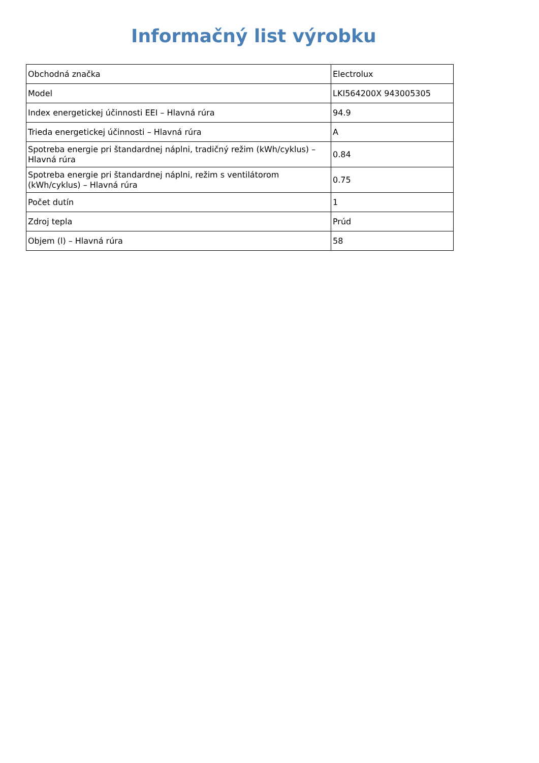Informačný list výrobku
| Obchodná značka | Electrolux |
| Model | LKI564200X 943005305 |
| Index energetickej účinnosti EEI – Hlavná rúra | 94.9 |
| Trieda energetickej účinnosti – Hlavná rúra | A |
| Spotreba energie pri štandardnej náplni, tradičný režim (kWh/cyklus) – Hlavná rúra | 0.84 |
| Spotreba energie pri štandardnej náplni, režim s ventilátorom (kWh/cyklus) – Hlavná rúra | 0.75 |
| Počet dutín | 1 |
| Zdroj tepla | Prúd |
| Objem (l) – Hlavná rúra | 58 |